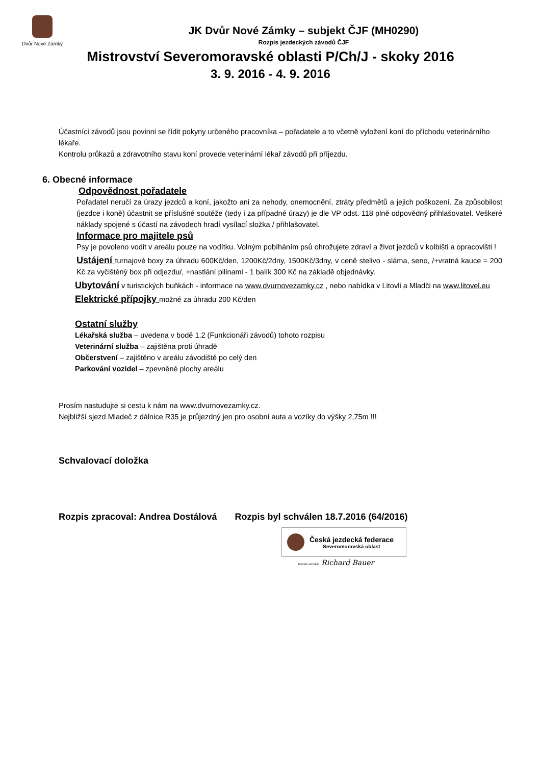Dvůr Nové Zámky
JK Dvůr Nové Zámky – subjekt ČJF (MH0290)
Rozpis jezdeckých závodů ČJF
Mistrovství Severomoravské oblasti P/Ch/J - skoky 2016
3. 9. 2016 - 4. 9. 2016
Účastníci závodů jsou povinni se řídit pokyny určeného pracovníka – pořadatele a to včetně vyložení koní do příchodu veterinárního lékaře.
Kontrolu průkazů a zdravotního stavu koní provede veterinární lékař závodů při příjezdu.
6. Obecné informace
Odpovědnost pořadatele
Pořadatel neručí za úrazy jezdců a koní, jakožto ani za nehody, onemocnění, ztráty předmětů a jejich poškození. Za způsobilost (jezdce i koně) účastnit se příslušné soutěže (tedy i za případné úrazy) je dle VP odst. 118 plně odpovědný přihlašovatel. Veškeré náklady spojené s účastí na závodech hradí vysílací složka / přihlašovatel.
Informace pro majitele psů
Psy je povoleno vodit v areálu pouze na vodítku. Volným pobíháním psů ohrožujete zdraví a život jezdců v kolbišti a opracovišti !
Ustájení turnajové boxy za úhradu 600Kč/den, 1200Kč/2dny, 1500Kč/3dny, v ceně stelivo - sláma, seno, /+vratná kauce = 200 Kč za vyčištěný box při odjezdu/, +nastlání pilinami - 1 balík 300 Kč na základě objednávky.
Ubytování v turistických buňkách - informace na www.dvurnovezamky.cz , nebo nabídka v Litovli a Mladči na www.litovel.eu
Elektrické přípojky možné za úhradu 200 Kč/den
Ostatní služby
Lékařská služba – uvedena v bodě 1.2 (Funkcionáři závodů) tohoto rozpisu
Veterinární služba – zajištěna proti úhradě
Občerstvení – zajištěno v areálu závodiště po celý den
Parkování vozidel – zpevněné plochy areálu
Prosím nastudujte si cestu k nám na www.dvurnovezamky.cz.
Nejbližší sjezd Mladeč z dálnice R35 je průjezdný jen pro osobní auta a vozíky do výšky 2,75m !!!
Schvalovací doložka
Rozpis zpracoval: Andrea Dostálová Rozpis byl schválen 18.7.2016 (64/2016)
Česká jezdecká federace
Severomoravská oblast
Rozpis schválil: Richard Bauer